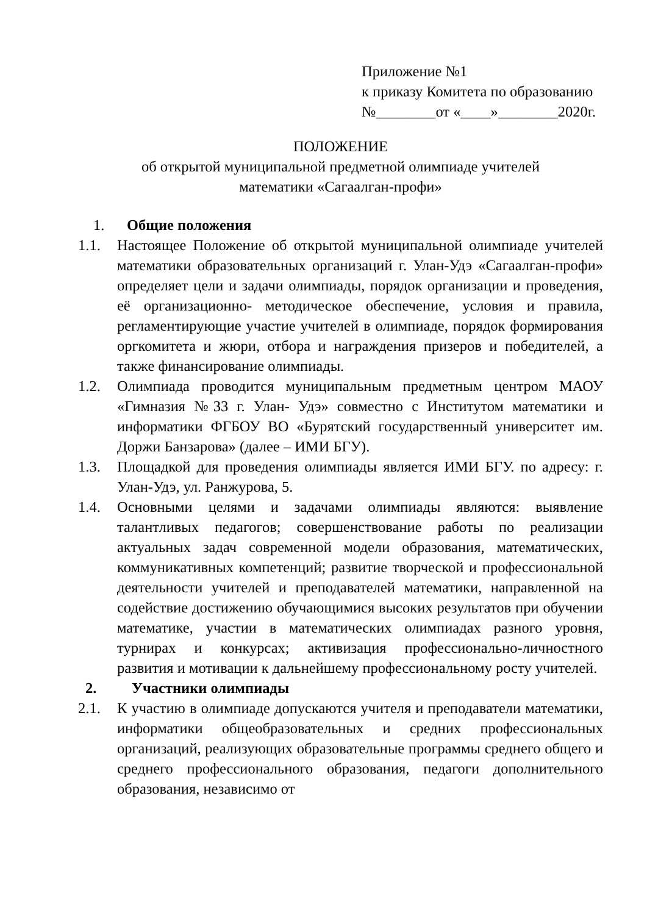Приложение №1
к приказу Комитета по образованию
№________от «____»________2020г.
ПОЛОЖЕНИЕ
об открытой муниципальной предметной олимпиаде учителей
математики «Сагаалган-профи»
1. Общие положения
1.1. Настоящее Положение об открытой муниципальной олимпиаде учителей математики образовательных организаций г. Улан-Удэ «Сагаалган-профи» определяет цели и задачи олимпиады, порядок организации и проведения, её организационно- методическое обеспечение, условия и правила, регламентирующие участие учителей в олимпиаде, порядок формирования оргкомитета и жюри, отбора и награждения призеров и победителей, а также финансирование олимпиады.
1.2. Олимпиада проводится муниципальным предметным центром МАОУ «Гимназия №33 г. Улан- Удэ» совместно с Институтом математики и информатики ФГБОУ ВО «Бурятский государственный университет им. Доржи Банзарова» (далее – ИМИ БГУ).
1.3. Площадкой для проведения олимпиады является ИМИ БГУ. по адресу: г. Улан-Удэ, ул. Ранжурова, 5.
1.4. Основными целями и задачами олимпиады являются: выявление талантливых педагогов; совершенствование работы по реализации актуальных задач современной модели образования, математических, коммуникативных компетенций; развитие творческой и профессиональной деятельности учителей и преподавателей математики, направленной на содействие достижению обучающимися высоких результатов при обучении математике, участии в математических олимпиадах разного уровня, турнирах и конкурсах; активизация профессионально-личностного развития и мотивации к дальнейшему профессиональному росту учителей.
2. Участники олимпиады
2.1. К участию в олимпиаде допускаются учителя и преподаватели математики, информатики общеобразовательных и средних профессиональных организаций, реализующих образовательные программы среднего общего и среднего профессионального образования, педагоги дополнительного образования, независимо от